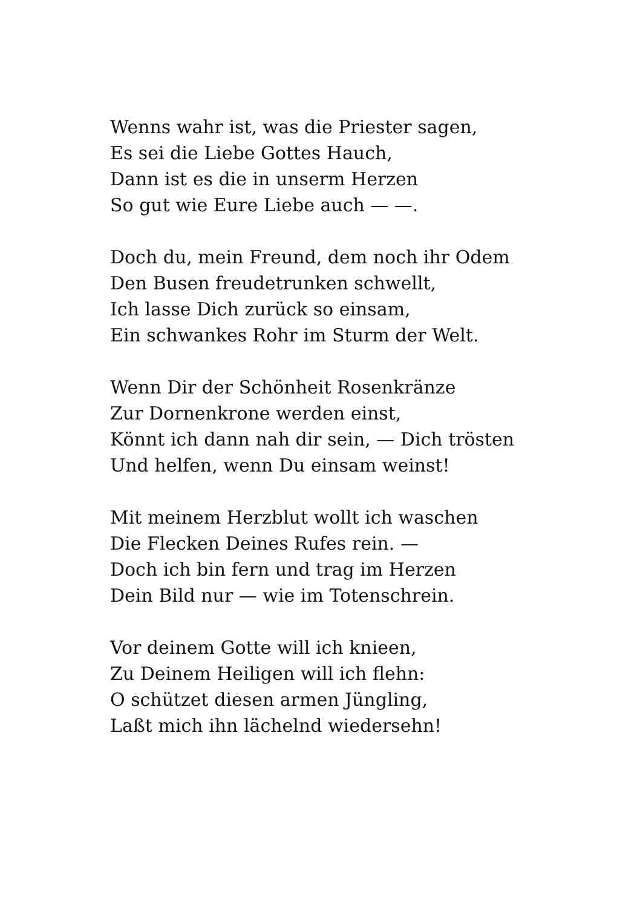Wenns wahr ist, was die Priester sagen,
Es sei die Liebe Gottes Hauch,
Dann ist es die in unserm Herzen
So gut wie Eure Liebe auch — —.
Doch du, mein Freund, dem noch ihr Odem
Den Busen freudetrunken schwellt,
Ich lasse Dich zurück so einsam,
Ein schwankes Rohr im Sturm der Welt.
Wenn Dir der Schönheit Rosenkränze
Zur Dornenkrone werden einst,
Könnt ich dann nah dir sein, — Dich trösten
Und helfen, wenn Du einsam weinst!
Mit meinem Herzblut wollt ich waschen
Die Flecken Deines Rufes rein. —
Doch ich bin fern und trag im Herzen
Dein Bild nur — wie im Totenschrein.
Vor deinem Gotte will ich knieen,
Zu Deinem Heiligen will ich flehn:
O schützet diesen armen Jüngling,
Laßt mich ihn lächelnd wiedersehn!